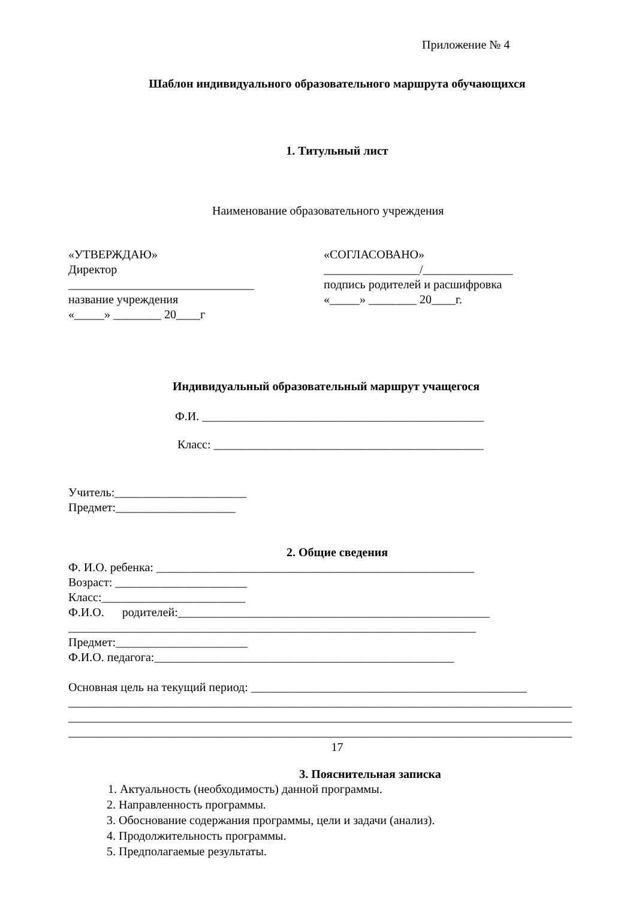Приложение № 4
Шаблон индивидуального образовательного маршрута обучающихся
1. Титульный лист
Наименование образовательного учреждения
«УТВЕРЖДАЮ» Директор _______________________________ название учреждения «_____» ________ 20____г
«СОГЛАСОВАНО» ________________/_______________ подпись родителей и расшифровка «_____» ________ 20____г.
Индивидуальный образовательный маршрут учащегося
Ф.И. _______________________________________________
Класс: _____________________________________________
Учитель:______________________ Предмет:____________________
2. Общие сведения
Ф. И.О. ребенка: _____________________________________________________ Возраст: ______________________ Класс:________________________ Ф.И.О. родителей:____________________________________________________ ____________________________________________________________________ Предмет:______________________ Ф.И.О. педагога:__________________________________________________
Основная цель на текущий период: ______________________________________________ ____________________________________________________________________________________ ____________________________________________________________________________________ ____________________________________________________________________________________
17
3. Пояснительная записка
1. Актуальность (необходимость) данной программы.
2. Направленность программы. 3. Обоснование содержания программы, цели и задачи (анализ). 4. Продолжительность программы. 5. Предполагаемые результаты.